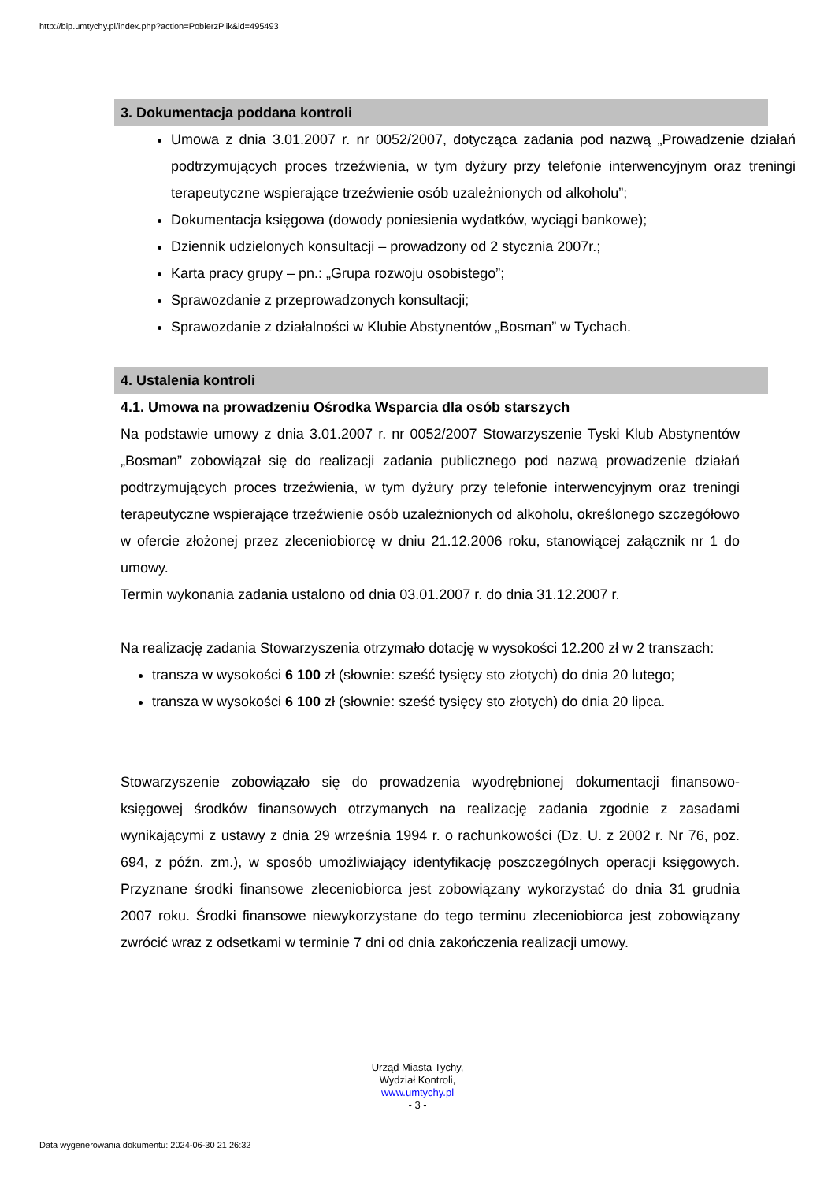http://bip.umtychy.pl/index.php?action=PobierzPlik&id=495493
3. Dokumentacja poddana kontroli
Umowa z dnia 3.01.2007 r. nr 0052/2007, dotycząca zadania pod nazwą „Prowadzenie działań podtrzymujących proces trzeźwienia, w tym dyżury przy telefonie interwencyjnym oraz treningi terapeutyczne wspierające trzeźwienie osób uzależnionych od alkoholu”;
Dokumentacja księgowa (dowody poniesienia wydatków, wyciągi bankowe);
Dziennik udzielonych konsultacji – prowadzony od 2 stycznia 2007r.;
Karta pracy grupy – pn.: „Grupa rozwoju osobistego”;
Sprawozdanie z przeprowadzonych konsultacji;
Sprawozdanie z działalności w Klubie Abstynentów „Bosman” w Tychach.
4. Ustalenia kontroli
4.1. Umowa na prowadzeniu Ośrodka Wsparcia dla osób starszych
Na podstawie umowy z dnia 3.01.2007 r. nr 0052/2007 Stowarzyszenie Tyski Klub Abstynentów „Bosman” zobowiązał się do realizacji zadania publicznego pod nazwą prowadzenie działań podtrzymujących proces trzeźwienia, w tym dyżury przy telefonie interwencyjnym oraz treningi terapeutyczne wspierające trzeźwienie osób uzależnionych od alkoholu, określonego szczegółowo w ofercie złożonej przez zleceniobiorcę w dniu 21.12.2006 roku, stanowiącej załącznik nr 1 do umowy.
Termin wykonania zadania ustalono od dnia 03.01.2007 r. do dnia 31.12.2007 r.
Na realizację zadania Stowarzyszenia otrzymało dotację w wysokości 12.200 zł w 2 transzach:
transza w wysokości 6 100 zł (słownie: sześć tysięcy sto złotych) do dnia 20 lutego;
transza w wysokości 6 100 zł (słownie: sześć tysięcy sto złotych) do dnia 20 lipca.
Stowarzyszenie zobowiązało się do prowadzenia wyodrębnionej dokumentacji finansowo-księgowej środków finansowych otrzymanych na realizację zadania zgodnie z zasadami wynikającymi z ustawy z dnia 29 września 1994 r. o rachunkowości (Dz. U. z 2002 r. Nr 76, poz. 694, z późn. zm.), w sposób umożliwiający identyfikację poszczególnych operacji księgowych. Przyznane środki finansowe zleceniobiorca jest zobowiązany wykorzystać do dnia 31 grudnia 2007 roku. Środki finansowe niewykorzystane do tego terminu zleceniobiorca jest zobowiązany zwrócić wraz z odsetkami w terminie 7 dni od dnia zakończenia realizacji umowy.
Urząd Miasta Tychy,
Wydział Kontroli,
www.umtychy.pl
- 3 -
Data wygenerowania dokumentu: 2024-06-30 21:26:32